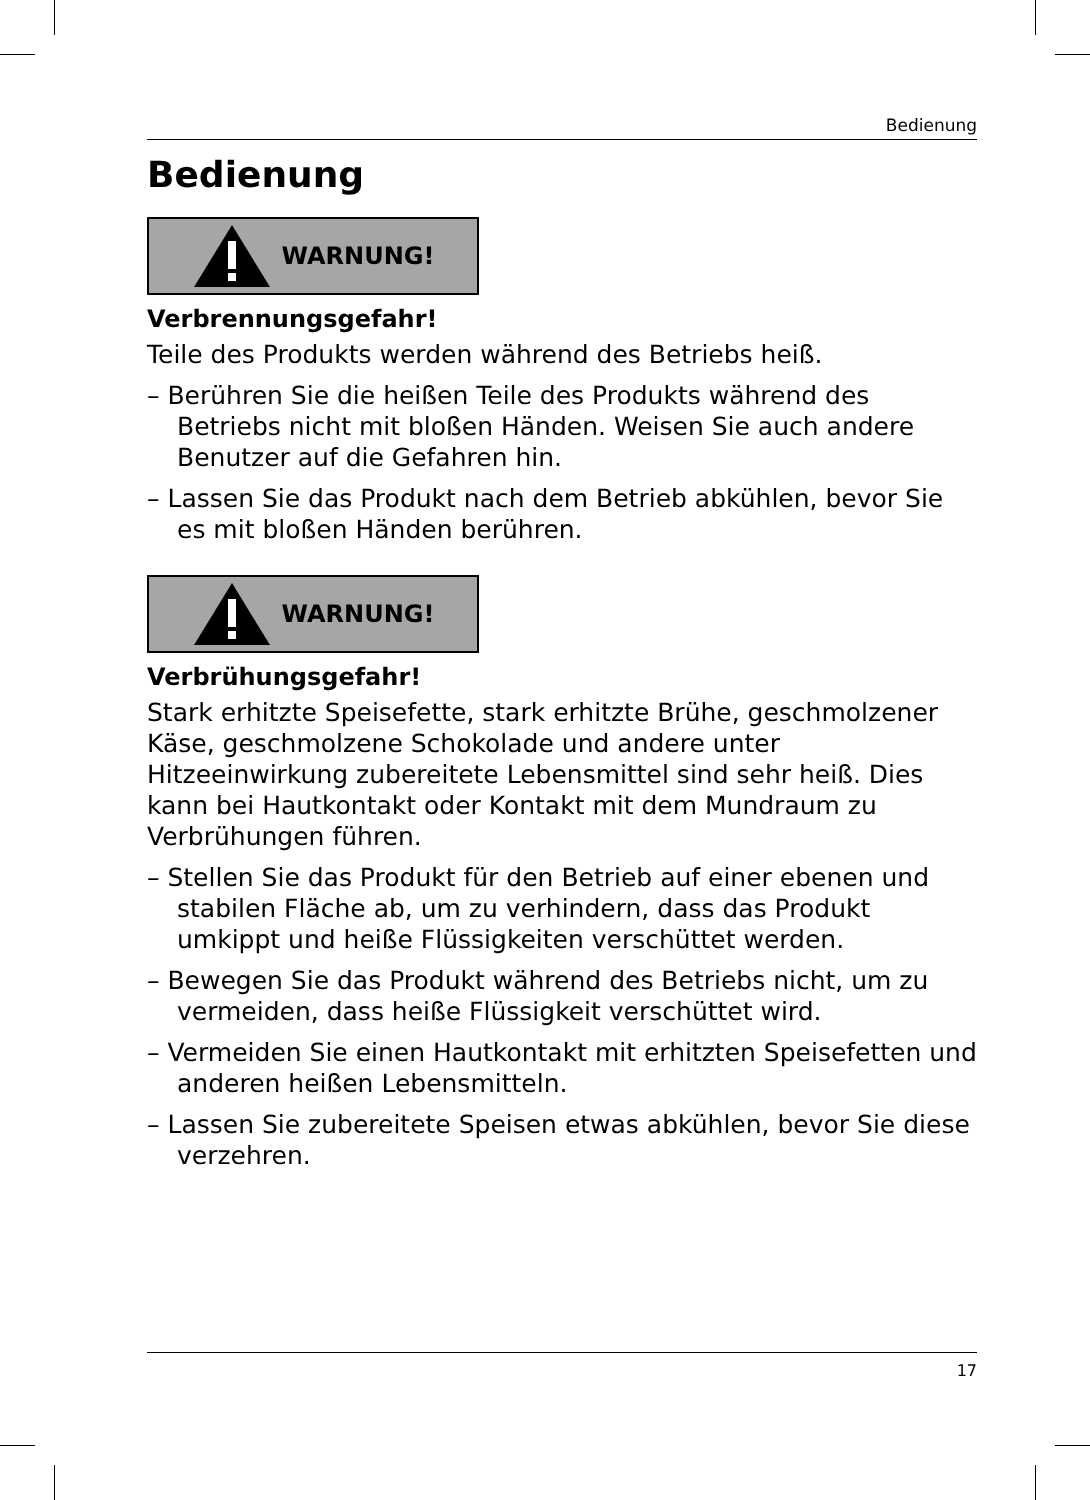Bedienung
Bedienung
WARNUNG!
Verbrennungsgefahr!
Teile des Produkts werden während des Betriebs heiß.
– Berühren Sie die heißen Teile des Produkts während des Betriebs nicht mit bloßen Händen. Weisen Sie auch andere Benutzer auf die Gefahren hin.
– Lassen Sie das Produkt nach dem Betrieb abkühlen, bevor Sie es mit bloßen Händen berühren.
WARNUNG!
Verbrühungsgefahr!
Stark erhitzte Speisefette, stark erhitzte Brühe, geschmolzener Käse, geschmolzene Schokolade und andere unter Hitzeeinwirkung zubereitete Lebensmittel sind sehr heiß. Dies kann bei Hautkontakt oder Kontakt mit dem Mundraum zu Verbrühungen führen.
– Stellen Sie das Produkt für den Betrieb auf einer ebenen und stabilen Fläche ab, um zu verhindern, dass das Produkt umkippt und heiße Flüssigkeiten verschüttet werden.
– Bewegen Sie das Produkt während des Betriebs nicht, um zu vermeiden, dass heiße Flüssigkeit verschüttet wird.
– Vermeiden Sie einen Hautkontakt mit erhitzten Speisefetten und anderen heißen Lebensmitteln.
– Lassen Sie zubereitete Speisen etwas abkühlen, bevor Sie diese verzehren.
17